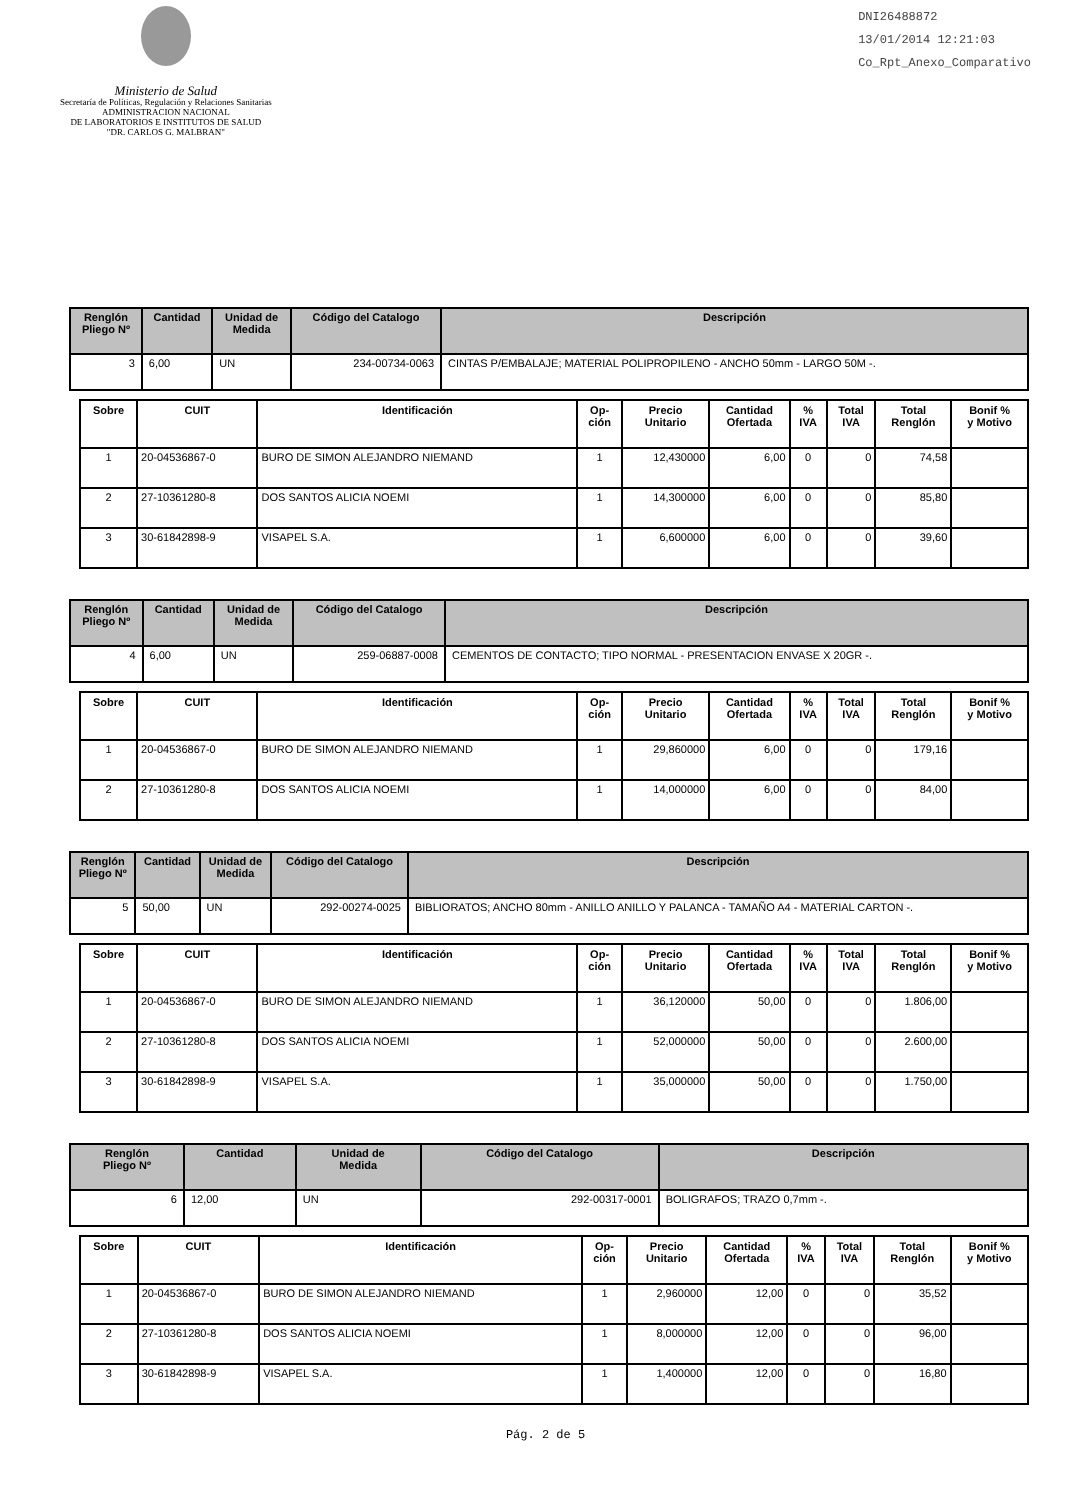Ministerio de Salud
Secretaría de Políticas, Regulación y Relaciones Sanitarias
ADMINISTRACION NACIONAL
DE LABORATORIOS E INSTITUTOS DE SALUD
"DR. CARLOS G. MALBRAN"
DNI26488872
13/01/2014 12:21:03
Co_Rpt_Anexo_Comparativo
| Renglón Pliego Nº | Cantidad | Unidad de Medida | Código del Catalogo | Descripción |
| --- | --- | --- | --- | --- |
| 3 | 6,00 | UN | 234-00734-0063 | CINTAS P/EMBALAJE; MATERIAL POLIPROPILENO - ANCHO 50mm - LARGO 50M -. |
| Sobre | CUIT | Identificación | Op- ción | Precio Unitario | Cantidad Ofertada | % IVA | Total IVA | Total Renglón | Bonif % y Motivo |
| --- | --- | --- | --- | --- | --- | --- | --- | --- | --- |
| 1 | 20-04536867-0 | BURO DE SIMON ALEJANDRO NIEMAND | 1 | 12,430000 | 6,00 | 0 | 0 | 74,58 | |
| 2 | 27-10361280-8 | DOS SANTOS ALICIA NOEMI | 1 | 14,300000 | 6,00 | 0 | 0 | 85,80 | |
| 3 | 30-61842898-9 | VISAPEL S.A. | 1 | 6,600000 | 6,00 | 0 | 0 | 39,60 | |
| Renglón Pliego Nº | Cantidad | Unidad de Medida | Código del Catalogo | Descripción |
| --- | --- | --- | --- | --- |
| 4 | 6,00 | UN | 259-06887-0008 | CEMENTOS DE CONTACTO; TIPO NORMAL - PRESENTACION ENVASE X 20GR -. |
| Sobre | CUIT | Identificación | Op- ción | Precio Unitario | Cantidad Ofertada | % IVA | Total IVA | Total Renglón | Bonif % y Motivo |
| --- | --- | --- | --- | --- | --- | --- | --- | --- | --- |
| 1 | 20-04536867-0 | BURO DE SIMON ALEJANDRO NIEMAND | 1 | 29,860000 | 6,00 | 0 | 0 | 179,16 | |
| 2 | 27-10361280-8 | DOS SANTOS ALICIA NOEMI | 1 | 14,000000 | 6,00 | 0 | 0 | 84,00 | |
| Renglón Pliego Nº | Cantidad | Unidad de Medida | Código del Catalogo | Descripción |
| --- | --- | --- | --- | --- |
| 5 | 50,00 | UN | 292-00274-0025 | BIBLIORATOS; ANCHO 80mm - ANILLO ANILLO Y PALANCA - TAMAÑO A4 - MATERIAL CARTON -. |
| Sobre | CUIT | Identificación | Op- ción | Precio Unitario | Cantidad Ofertada | % IVA | Total IVA | Total Renglón | Bonif % y Motivo |
| --- | --- | --- | --- | --- | --- | --- | --- | --- | --- |
| 1 | 20-04536867-0 | BURO DE SIMON ALEJANDRO NIEMAND | 1 | 36,120000 | 50,00 | 0 | 0 | 1.806,00 | |
| 2 | 27-10361280-8 | DOS SANTOS ALICIA NOEMI | 1 | 52,000000 | 50,00 | 0 | 0 | 2.600,00 | |
| 3 | 30-61842898-9 | VISAPEL S.A. | 1 | 35,000000 | 50,00 | 0 | 0 | 1.750,00 | |
| Renglón Pliego Nº | Cantidad | Unidad de Medida | Código del Catalogo | Descripción |
| --- | --- | --- | --- | --- |
| 6 | 12,00 | UN | 292-00317-0001 | BOLIGRAFOS; TRAZO 0,7mm -. |
| Sobre | CUIT | Identificación | Op- ción | Precio Unitario | Cantidad Ofertada | % IVA | Total IVA | Total Renglón | Bonif % y Motivo |
| --- | --- | --- | --- | --- | --- | --- | --- | --- | --- |
| 1 | 20-04536867-0 | BURO DE SIMON ALEJANDRO NIEMAND | 1 | 2,960000 | 12,00 | 0 | 0 | 35,52 | |
| 2 | 27-10361280-8 | DOS SANTOS ALICIA NOEMI | 1 | 8,000000 | 12,00 | 0 | 0 | 96,00 | |
| 3 | 30-61842898-9 | VISAPEL S.A. | 1 | 1,400000 | 12,00 | 0 | 0 | 16,80 | |
Pág. 2 de 5